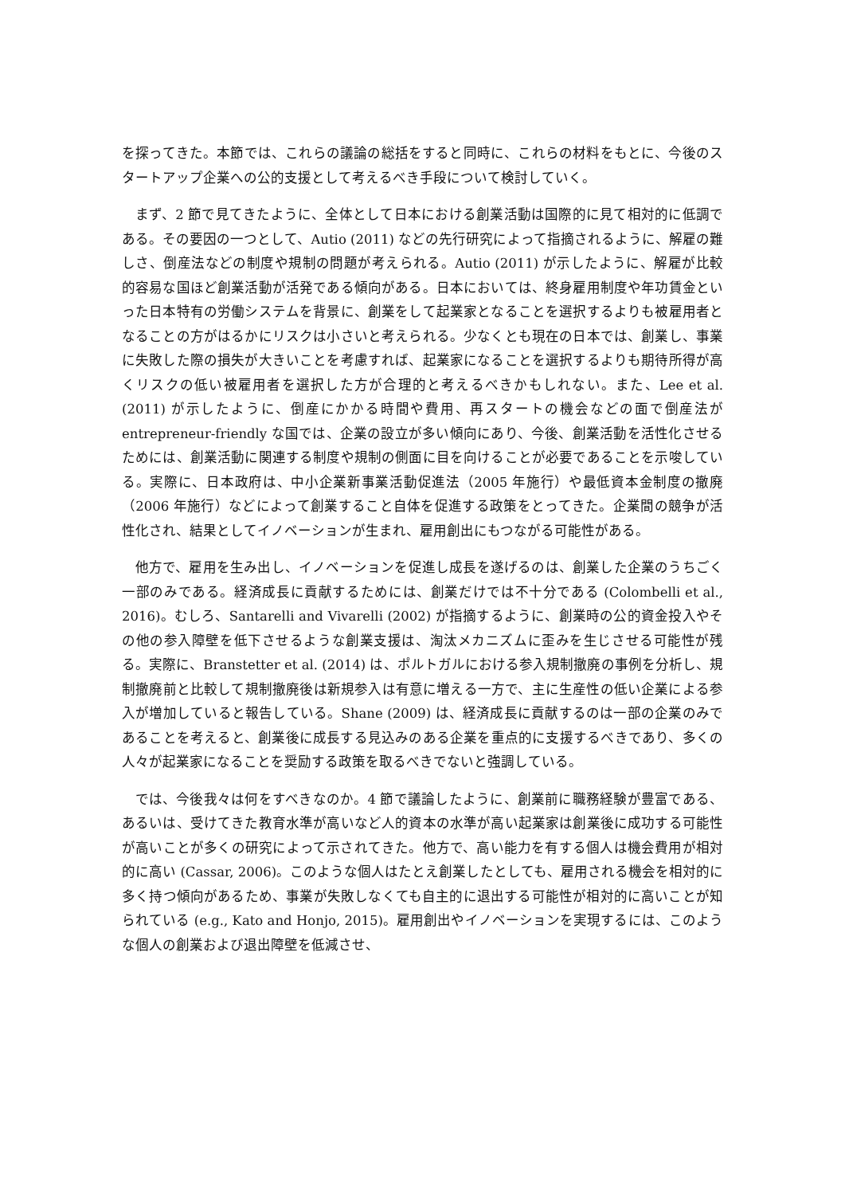を探ってきた。本節では、これらの議論の総括をすると同時に、これらの材料をもとに、今後のスタートアップ企業への公的支援として考えるべき手段について検討していく。
まず、2 節で見てきたように、全体として日本における創業活動は国際的に見て相対的に低調である。その要因の一つとして、Autio (2011) などの先行研究によって指摘されるように、解雇の難しさ、倒産法などの制度や規制の問題が考えられる。Autio (2011) が示したように、解雇が比較的容易な国ほど創業活動が活発である傾向がある。日本においては、終身雇用制度や年功賃金といった日本特有の労働システムを背景に、創業をして起業家となることを選択するよりも被雇用者となることの方がはるかにリスクは小さいと考えられる。少なくとも現在の日本では、創業し、事業に失敗した際の損失が大きいことを考慮すれば、起業家になることを選択するよりも期待所得が高くリスクの低い被雇用者を選択した方が合理的と考えるべきかもしれない。また、Lee et al. (2011) が示したように、倒産にかかる時間や費用、再スタートの機会などの面で倒産法が entrepreneur-friendly な国では、企業の設立が多い傾向にあり、今後、創業活動を活性化させるためには、創業活動に関連する制度や規制の側面に目を向けることが必要であることを示唆している。実際に、日本政府は、中小企業新事業活動促進法（2005 年施行）や最低資本金制度の撤廃（2006 年施行）などによって創業すること自体を促進する政策をとってきた。企業間の競争が活性化され、結果としてイノベーションが生まれ、雇用創出にもつながる可能性がある。
他方で、雇用を生み出し、イノベーションを促進し成長を遂げるのは、創業した企業のうちごく一部のみである。経済成長に貢献するためには、創業だけでは不十分である (Colombelli et al., 2016)。むしろ、Santarelli and Vivarelli (2002) が指摘するように、創業時の公的資金投入やその他の参入障壁を低下させるような創業支援は、淘汰メカニズムに歪みを生じさせる可能性が残る。実際に、Branstetter et al. (2014) は、ポルトガルにおける参入規制撤廃の事例を分析し、規制撤廃前と比較して規制撤廃後は新規参入は有意に増える一方で、主に生産性の低い企業による参入が増加していると報告している。Shane (2009) は、経済成長に貢献するのは一部の企業のみであることを考えると、創業後に成長する見込みのある企業を重点的に支援するべきであり、多くの人々が起業家になることを奨励する政策を取るべきでないと強調している。
では、今後我々は何をすべきなのか。4 節で議論したように、創業前に職務経験が豊富である、あるいは、受けてきた教育水準が高いなど人的資本の水準が高い起業家は創業後に成功する可能性が高いことが多くの研究によって示されてきた。他方で、高い能力を有する個人は機会費用が相対的に高い (Cassar, 2006)。このような個人はたとえ創業したとしても、雇用される機会を相対的に多く持つ傾向があるため、事業が失敗しなくても自主的に退出する可能性が相対的に高いことが知られている (e.g., Kato and Honjo, 2015)。雇用創出やイノベーションを実現するには、このような個人の創業および退出障壁を低減させ、